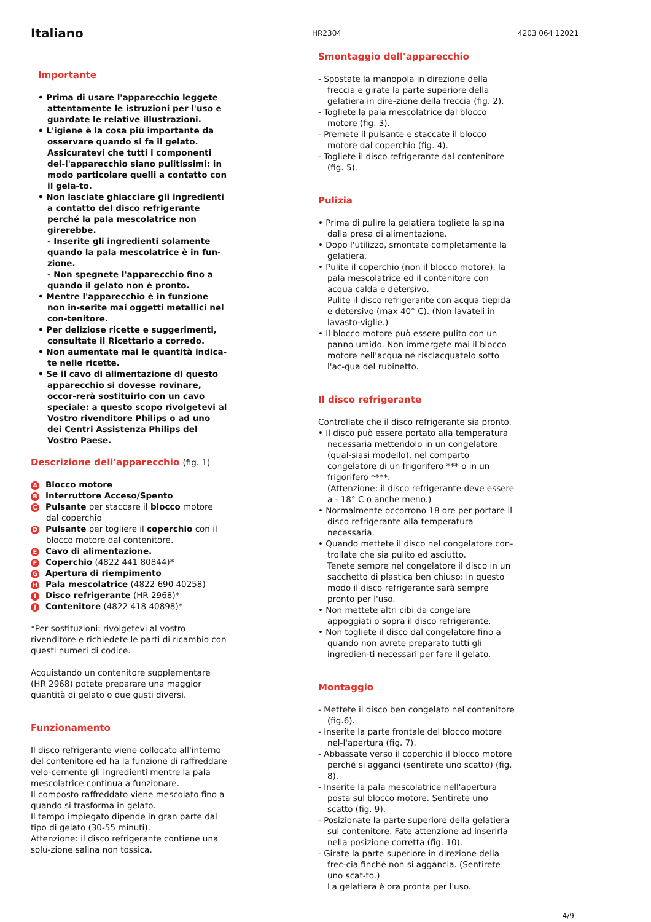Italiano
HR2304
4203 064 12021
Importante
• Prima di usare l'apparecchio leggete attentamente le istruzioni per l'uso e guardate le relative illustrazioni.
• L'igiene è la cosa più importante da osservare quando si fa il gelato. Assicuratevi che tutti i componenti del-l'apparecchio siano pulitissimi: in modo particolare quelli a contatto con il gela-to.
• Non lasciate ghiacciare gli ingredienti a contatto del disco refrigerante perché la pala mescolatrice non girerebbe.
- Inserite gli ingredienti solamente quando la pala mescolatrice è in fun-zione.
- Non spegnete l'apparecchio fino a quando il gelato non è pronto.
• Mentre l'apparecchio è in funzione non in-serite mai oggetti metallici nel con-tenitore.
• Per deliziose ricette e suggerimenti, consultate il Ricettario a corredo.
• Non aumentate mai le quantità indica-te nelle ricette.
• Se il cavo di alimentazione di questo apparecchio si dovesse rovinare, occor-rerà sostituirlo con un cavo speciale: a questo scopo rivolgetevi al Vostro rivenditore Philips o ad uno dei Centri Assistenza Philips del Vostro Paese.
Descrizione dell'apparecchio (fig. 1)
A Blocco motore
B Interruttore Acceso/Spento
C Pulsante per staccare il blocco motore dal coperchio
D Pulsante per togliere il coperchio con il blocco motore dal contenitore.
E Cavo di alimentazione.
F Coperchio (4822 441 80844)*
G Apertura di riempimento
H Pala mescolatrice (4822 690 40258)
I Disco refrigerante (HR 2968)*
J Contenitore (4822 418 40898)*
*Per sostituzioni: rivolgetevi al vostro rivenditore e richiedete le parti di ricambio con questi numeri di codice.
Acquistando un contenitore supplementare (HR 2968) potete preparare una maggior quantità di gelato o due gusti diversi.
Funzionamento
Il disco refrigerante viene collocato all'interno del contenitore ed ha la funzione di raffreddare velo-cemente gli ingredienti mentre la pala mescolatrice continua a funzionare.
Il composto raffreddato viene mescolato fino a quando si trasforma in gelato.
Il tempo impiegato dipende in gran parte dal tipo di gelato (30-55 minuti).
Attenzione: il disco refrigerante contiene una solu-zione salina non tossica.
Smontaggio dell'apparecchio
- Spostate la manopola in direzione della freccia e girate la parte superiore della gelatiera in dire-zione della freccia (fig. 2).
- Togliete la pala mescolatrice dal blocco motore (fig. 3).
- Premete il pulsante e staccate il blocco motore dal coperchio (fig. 4).
- Togliete il disco refrigerante dal contenitore (fig. 5).
Pulizia
• Prima di pulire la gelatiera togliete la spina dalla presa di alimentazione.
• Dopo l'utilizzo, smontate completamente la gelatiera.
• Pulite il coperchio (non il blocco motore), la pala mescolatrice ed il contenitore con acqua calda e detersivo.
Pulite il disco refrigerante con acqua tiepida e detersivo (max 40° C). (Non lavateli in lavasto-viglie.)
• Il blocco motore può essere pulito con un panno umido. Non immergete mai il blocco motore nell'acqua né risciacquatelo sotto l'ac-qua del rubinetto.
Il disco refrigerante
Controllate che il disco refrigerante sia pronto.
• Il disco può essere portato alla temperatura necessaria mettendolo in un congelatore (qual-siasi modello), nel comparto congelatore di un frigorifero *** o in un frigorifero ****.
(Attenzione: il disco refrigerante deve essere a - 18° C o anche meno.)
• Normalmente occorrono 18 ore per portare il disco refrigerante alla temperatura necessaria.
• Quando mettete il disco nel congelatore con-trollate che sia pulito ed asciutto.
Tenete sempre nel congelatore il disco in un sacchetto di plastica ben chiuso: in questo modo il disco refrigerante sarà sempre pronto per l'uso.
• Non mettete altri cibi da congelare appoggiati o sopra il disco refrigerante.
• Non togliete il disco dal congelatore fino a quando non avrete preparato tutti gli ingredien-ti necessari per fare il gelato.
Montaggio
- Mettete il disco ben congelato nel contenitore (fig.6).
- Inserite la parte frontale del blocco motore nel-l'apertura (fig. 7).
- Abbassate verso il coperchio il blocco motore perché si agganci (sentirete uno scatto) (fig. 8).
- Inserite la pala mescolatrice nell'apertura posta sul blocco motore. Sentirete uno scatto (fig. 9).
- Posizionate la parte superiore della gelatiera sul contenitore. Fate attenzione ad inserirla nella posizione corretta (fig. 10).
- Girate la parte superiore in direzione della frec-cia finché non si aggancia. (Sentirete uno scat-to.)
La gelatiera è ora pronta per l'uso.
4/9